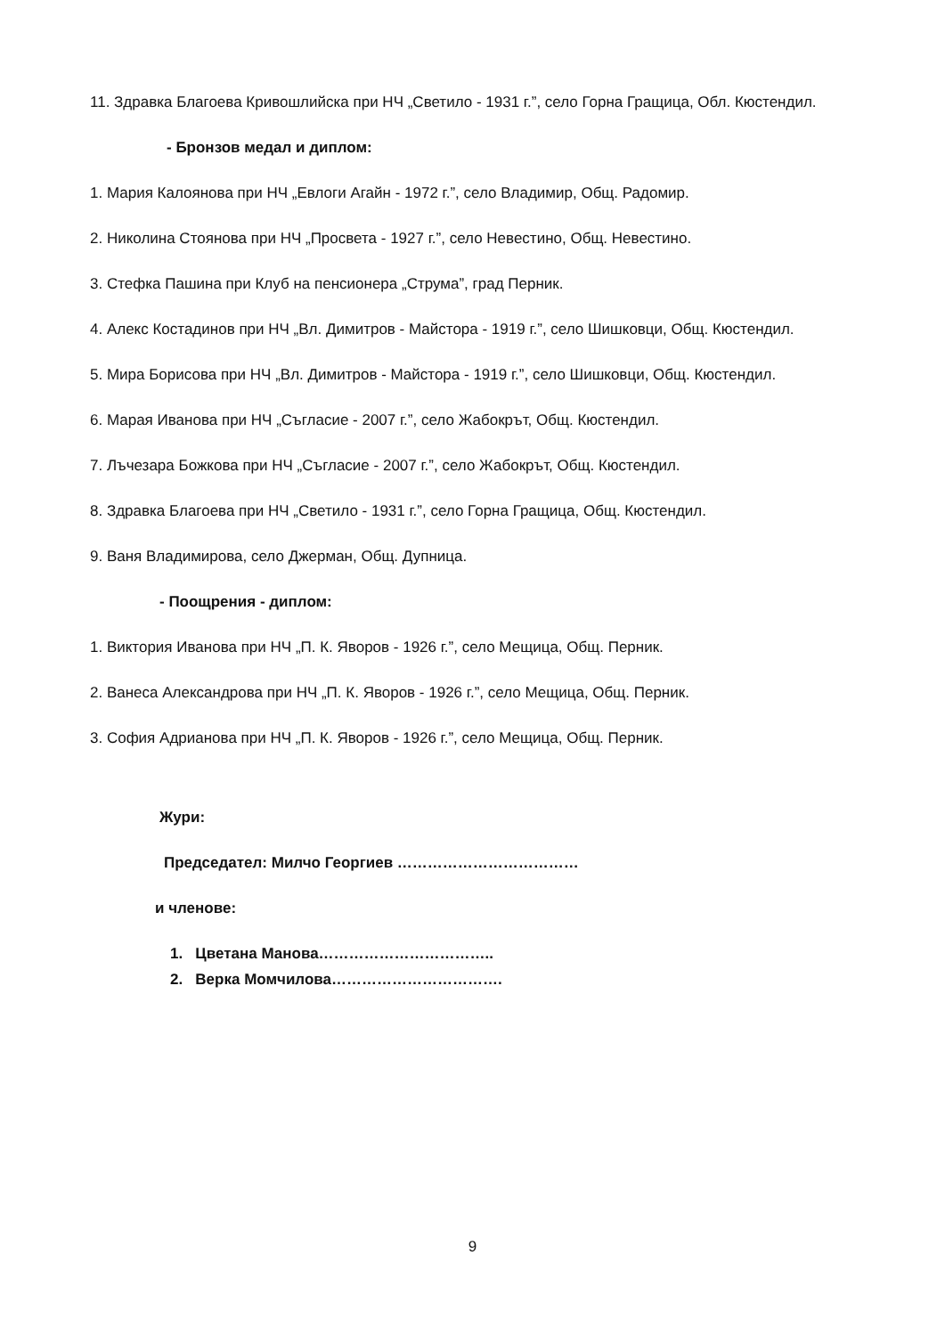11. Здравка Благоева Кривошлийска при НЧ „Светило - 1931 г.”, село Горна Гращица, Обл. Кюстендил.
- Бронзов медал и диплом:
1. Мария Калоянова при НЧ „Евлоги Агайн - 1972 г.”, село Владимир, Общ. Радомир.
2. Николина Стоянова при НЧ „Просвета - 1927 г.”, село Невестино, Общ. Невестино.
3. Стефка Пашина при Клуб на пенсионера „Струма”, град Перник.
4. Алекс Костадинов при НЧ „Вл. Димитров - Майстора - 1919 г.”, село Шишковци, Общ. Кюстендил.
5. Мира Борисова при НЧ „Вл. Димитров - Майстора - 1919 г.”, село Шишковци, Общ. Кюстендил.
6. Марая Иванова при НЧ „Съгласие - 2007 г.”, село Жабокрът, Общ. Кюстендил.
7. Лъчезара Божкова при НЧ „Съгласие - 2007 г.”, село Жабокрът, Общ. Кюстендил.
8. Здравка Благоева при НЧ „Светило - 1931 г.”, село Горна Гращица, Общ. Кюстендил.
9. Ваня Владимирова, село Джерман, Общ. Дупница.
- Поощрения - диплом:
1. Виктория Иванова при НЧ „П. К. Яворов - 1926 г.”, село Мещица, Общ. Перник.
2. Ванеса Александрова при НЧ „П. К. Яворов - 1926 г.”, село Мещица, Общ. Перник.
3. София Адрианова при НЧ „П. К. Яворов - 1926 г.”, село Мещица, Общ. Перник.
Жури:
Председател: Милчо Георгиев ………………………………
и членове:
1. Цветана Манова……………………………..
2. Верка Момчилова…………………………….
9